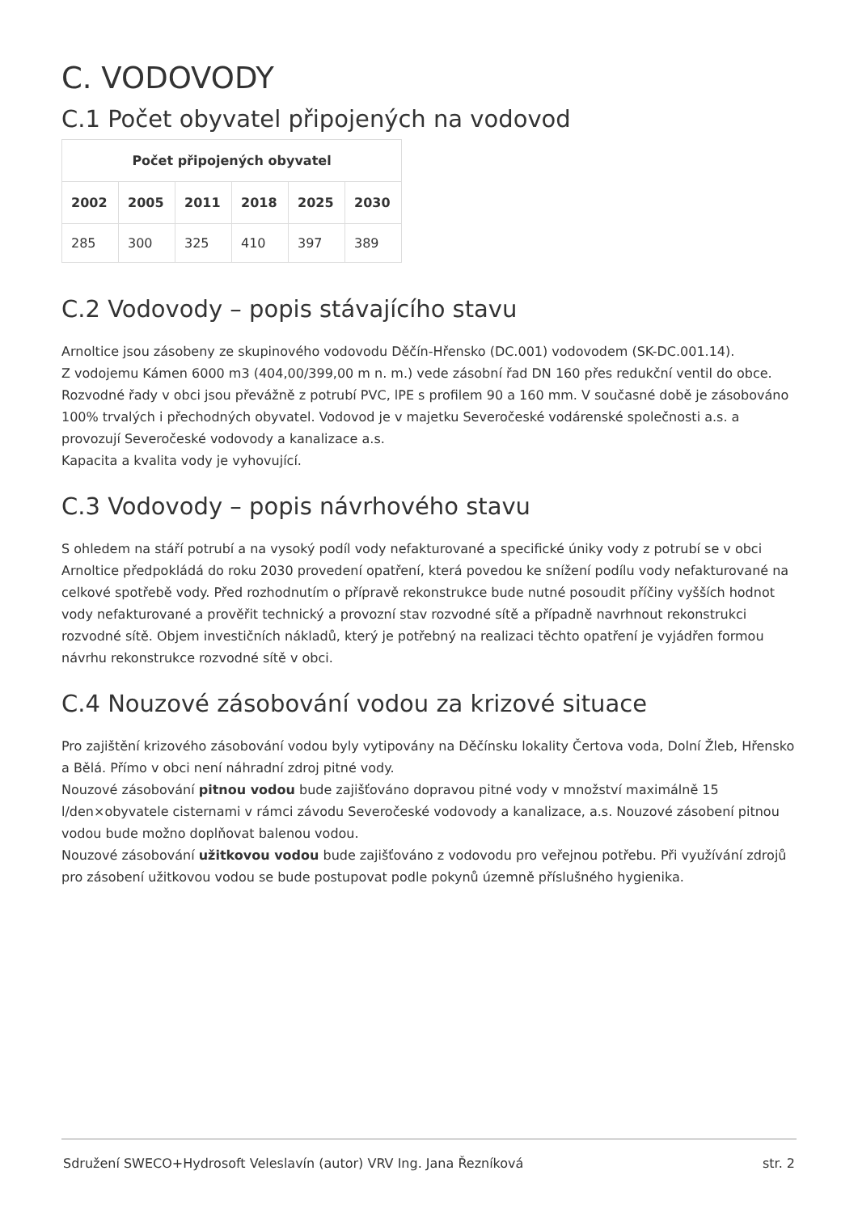C. VODOVODY
C.1 Počet obyvatel připojených na vodovod
| Počet připojených obyvatel | | | | | |
| --- | --- | --- | --- | --- | --- |
| 2002 | 2005 | 2011 | 2018 | 2025 | 2030 |
| 285 | 300 | 325 | 410 | 397 | 389 |
C.2 Vodovody – popis stávajícího stavu
Arnoltice jsou zásobeny ze skupinového vodovodu Děčín-Hřensko (DC.001) vodovodem (SK-DC.001.14).
Z vodojemu Kámen 6000 m3 (404,00/399,00 m n. m.) vede zásobní řad DN 160 přes redukční ventil do obce. Rozvodné řady v obci jsou převážně z potrubí PVC, lPE s profilem 90 a 160 mm. V současné době je zásobováno 100% trvalých i přechodných obyvatel. Vodovod je v majetku Severočeské vodárenské společnosti a.s. a provozují Severočeské vodovody a kanalizace a.s.
Kapacita a kvalita vody je vyhovující.
C.3 Vodovody – popis návrhového stavu
S ohledem na stáří potrubí a na vysoký podíl vody nefakturované a specifické úniky vody z potrubí se v obci Arnoltice předpokládá do roku 2030 provedení opatření, která povedou ke snížení podílu vody nefakturované na celkové spotřebě vody. Před rozhodnutím o přípravě rekonstrukce bude nutné posoudit příčiny vyšších hodnot vody nefakturované a prověřit technický a provozní stav rozvodné sítě a případně navrhnout rekonstrukci rozvodné sítě. Objem investičních nákladů, který je potřebný na realizaci těchto opatření je vyjádřen formou návrhu rekonstrukce rozvodné sítě v obci.
C.4 Nouzové zásobování vodou za krizové situace
Pro zajištění krizového zásobování vodou byly vytipovány na Děčínsku lokality Čertova voda, Dolní Žleb, Hřensko a Bělá. Přímo v obci není náhradní zdroj pitné vody.
Nouzové zásobování pitnou vodou bude zajišťováno dopravou pitné vody v množství maximálně 15 l/den×obyvatele cisternami v rámci závodu Severočeské vodovody a kanalizace, a.s. Nouzové zásobení pitnou vodou bude možno doplňovat balenou vodou.
Nouzové zásobování užitkovou vodou bude zajišťováno z vodovodu pro veřejnou potřebu. Při využívání zdrojů pro zásobení užitkovou vodou se bude postupovat podle pokynů územně příslušného hygienika.
Sdružení SWECO+Hydrosoft Veleslavín (autor) VRV Ing. Jana Řezníková str. 2